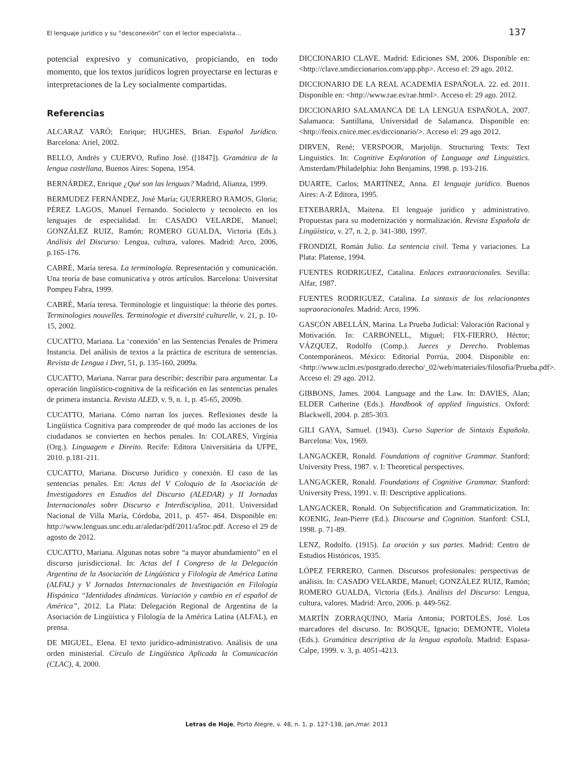El lenguaje jurídico y su “desconexión” con el lector especialista... 137
potencial expresivo y comunicativo, propiciando, en todo momento, que los textos jurídicos logren proyectarse en lecturas e interpretaciones de la Ley socialmente compartidas.
Referencias
ALCARAZ VARÓ; Enrique; HUGHES, Brian. Español Jurídico. Barcelona: Ariel, 2002.
BELLO, Andrés y CUERVO, Rufino José. ([1847]). Gramática de la lengua castellana, Buenos Aires: Sopena, 1954.
BERNÁRDEZ, Enrique ¿Qué son las lenguas? Madrid, Alianza, 1999.
BERMUDEZ FERNÁNDEZ, José María; GUERRERO RAMOS, Gloria; PÉREZ LAGOS, Manuel Fernando. Sociolecto y tecnolecto en los lenguajes de especialidad. In: CASADO VELARDE, Manuel; GONZÁLEZ RUIZ, Ramón; ROMERO GUALDA, Victoria (Eds.). Análisis del Discurso: Lengua, cultura, valores. Madrid: Arco, 2006, p.165-176.
CABRÉ, María teresa. La terminología. Representación y comunicación. Una teoría de base comunicativa y otros artículos. Barcelona: Universitat Pompeu Fabra, 1999.
CABRÉ, María teresa. Terminologie et linguistique: la théorie des portes. Terminologies nouvelles. Terminologie et diversité culturelle, v. 21, p. 10-15, 2002.
CUCATTO, Mariana. La ‘conexión’ en las Sentencias Penales de Primera Instancia. Del análisis de textos a la práctica de escritura de sentencias. Revista de Lengua i Dret, 51, p. 135-160, 2009a.
CUCATTO, Mariana. Narrar para describir; describir para argumentar. La operación lingüístico-cognitiva de la reificación en las sentencias penales de primera instancia. Revista ALED, v. 9, n. 1, p. 45-65, 2009b.
CUCATTO, Mariana. Cómo narran los jueces. Reflexiones desde la Lingüística Cognitiva para comprender de qué modo las acciones de los ciudadanos se convierten en hechos penales. In: COLARES, Virgínia (Org.). Linguagem e Direito. Recife: Editora Universitária da UFPE, 2010. p.181-211.
CUCATTO, Mariana. Discurso Jurídico y conexión. El caso de las sentencias penales. En: Actas del V Coloquio de la Asociación de Investigadores en Estudios del Discurso (ALEDAR) y II Jornadas Internacionales sobre Discurso e Interdisciplina, 2011. Universidad Nacional de Villa María, Córdoba, 2011, p. 457- 464. Disponible en: http://www.lenguas.unc.edu.ar/aledar/pdf/2011/a5toc.pdf. Acceso el 29 de agosto de 2012.
CUCATTO, Mariana. Algunas notas sobre “a mayor abundamiento” en el discurso jurisdiccional. In: Actas del I Congreso de la Delegación Argentina de la Asociación de Lingüística y Filología de América Latina (ALFAL) y V Jornadas Internacionales de Investigación en Filología Hispánica “Identidades dinámicas. Variación y cambio en el español de América”, 2012. La Plata: Delegación Regional de Argentina de la Asociación de Lingüística y Filología de la América Latina (ALFAL), en prensa.
DE MIGUEL, Elena. El texto jurídico-administrativo. Análisis de una orden ministerial. Círculo de Lingüística Aplicada la Comunicación (CLAC), 4, 2000.
DICCIONARIO CLAVE. Madrid: Ediciones SM, 2006. Disponible en: <http://clave.smdiccionarios.com/app.php>. Acceso el: 29 ago. 2012.
DICCIONARIO DE LA REAL ACADEMIA ESPAÑOLA. 22. ed. 2011. Disponible en: <http://www.rae.es/rae.html>. Acceso el: 29 ago. 2012.
DICCIONARIO SALAMANCA DE LA LENGUA ESPAÑOLA, 2007. Salamanca: Santillana, Universidad de Salamanca. Disponible en: <http://fenix.cnice.mec.es/diccionario/>. Acceso el: 29 ago 2012.
DIRVEN, René; VERSPOOR, Marjolijn. Structuring Texts: Text Linguistics. In: Cognitive Exploration of Language and Linguistics. Amsterdam/Philadelphia: John Benjamins, 1998. p. 193-216.
DUARTE, Carlos; MARTÍNEZ, Anna. El lenguaje jurídico. Buenos Aires: A-Z Editora, 1995.
ETXEBARRÍA, Maitena. El lenguaje jurídico y administrativo. Propuestas para su modernización y normalización. Revista Española de Lingüística, v. 27, n. 2, p. 341-380, 1997.
FRONDIZI, Román Julio. La sentencia civil. Tema y variaciones. La Plata: Platense, 1994.
FUENTES RODRIGUEZ, Catalina. Enlaces extraoracionales. Sevilla: Alfar, 1987.
FUENTES RODRIGUEZ, Catalina. La sintaxis de los relacionantes supraoracionales. Madrid: Arco, 1996.
GASCÓN ABELLÁN, Marina. La Prueba Judicial: Valoración Racional y Motivación. In: CARBONELL, Miguel; FIX-FIERRO, Héctor; VÁZQUEZ, Rodolfo (Comp.). Jueces y Derecho. Problemas Contemporáneos. México: Editorial Porrúa, 2004. Disponible en: <http://www.uclm.es/postgrado.derecho/_02/web/materiales/filosofia/Prueba.pdf>. Acceso el: 29 ago. 2012.
GIBBONS, James. 2004. Language and the Law. In: DAVIES, Alan; ELDER Catherine (Eds.). Handbook of applied linguistics. Oxford: Blackwell, 2004. p. 285-303.
GILI GAYA, Samuel. (1943). Curso Superior de Sintaxis Española. Barcelona: Vox, 1969.
LANGACKER, Ronald. Foundations of cognitive Grammar. Stanford: University Press, 1987. v. I: Theoretical perspectives.
LANGACKER, Ronald. Foundations of Cognitive Grammar. Stanford: University Press, 1991. v. II: Descriptive applications.
LANGACKER, Ronald. On Subjectification and Grammaticization. In: KOENIG, Jean-Pierre (Ed.). Discourse and Cognition. Stanford: CSLI, 1998. p. 71-89.
LENZ, Rodolfo. (1915). La oración y sus partes. Madrid: Centro de Estudios Históricos, 1935.
LÓPEZ FERRERO, Carmen. Discursos profesionales: perspectivas de análisis. In: CASADO VELARDE, Manuel; GONZÁLEZ RUIZ, Ramón; ROMERO GUALDA, Victoria (Eds.). Análisis del Discurso: Lengua, cultura, valores. Madrid: Arco, 2006. p. 449-562.
MARTÍN ZORRAQUINO, María Antonia; PORTOLÉS, José. Los marcadores del discurso. In: BOSQUE, Ignacio; DEMONTE, Violeta (Eds.). Gramática descriptiva de la lengua española. Madrid: Espasa-Calpe, 1999. v. 3, p. 4051-4213.
Letras de Hoje, Porto Alegre, v. 48, n. 1, p. 127-138, jan./mar. 2013